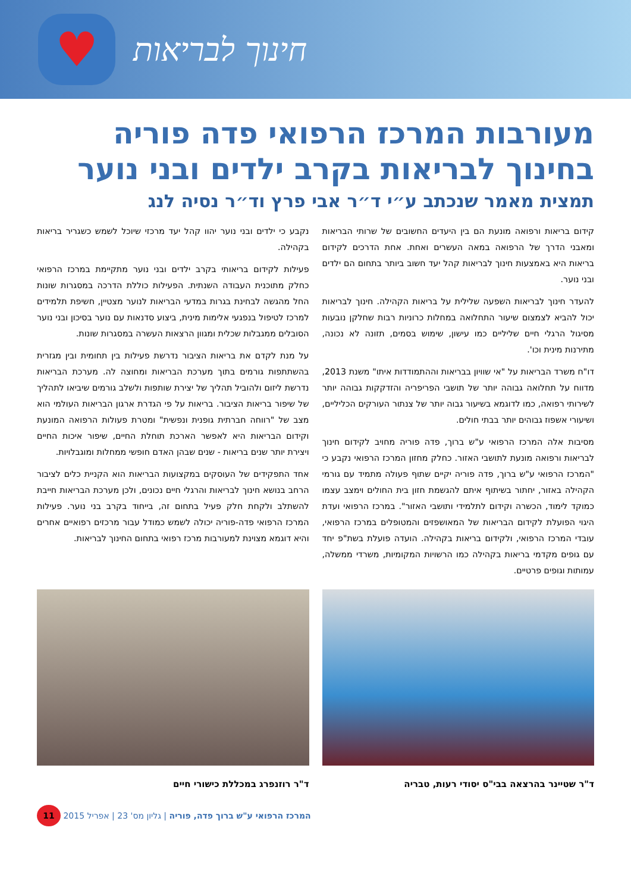♥
חינוך לבריאות
מעורבות המרכז הרפואי פדה פוריה בחינוך לבריאות בקרב ילדים ובני נוער
תמצית מאמר שנכתב ע״י ד״ר אבי פרץ וד״ר נסיה לנג
קידום בריאות ורפואה מונעת הם בין היעדים החשובים של שרותי הבריאות ומאבני הדרך של הרפואה במאה העשרים ואחת. אחת הדרכים לקידום בריאות היא באמצעות חינוך לבריאות קהל יעד חשוב ביותר בתחום הם ילדים ובני נוער.
להעדר חינוך לבריאות השפעה שלילית על בריאות הקהילה. חינוך לבריאות יכול להביא לצמצום שיעור התחלואה במחלות כרוניות רבות שחלקן נובעות מסיגול הרגלי חיים שליליים כמו עישון, שימוש בסמים, תזונה לא נכונה, מתירנות מינית וכו'.
דו"ח משרד הבריאות על "אי שוויון בבריאות וההתמודדות איתו" משנת 2013, מדווח על תחלואה גבוהה יותר של תושבי הפריפריה והזדקקות גבוהה יותר לשירותי רפואה, כמו לדוגמא בשיעור גבוה יותר של צנתור העורקים הכליליים, ושיעורי אשפוז גבוהים יותר בבתי חולים.
מסיבות אלה המרכז הרפואי ע"ש ברוך, פדה פוריה מחויב לקידום חינוך לבריאות ורפואה מונעת לתושבי האזור. כחלק מחזון המרכז הרפואי נקבע כי "המרכז הרפואי ע"ש ברוך, פדה פוריה יקיים שתוף פעולה מתמיד עם גורמי הקהילה באזור, יחתור בשיתוף איתם להגשמת חזון בית החולים וימצב עצמו כמוקד לימוד, הכשרה וקידום לתלמידי ותושבי האזור". במרכז הרפואי ועדת היגוי הפועלת לקידום הבריאות של המאושפזים והמטופלים במרכז הרפואי, עובדי המרכז הרפואי, ולקידום בריאות בקהילה. הועדה פועלת בשת"פ יחד עם גופים מקדמי בריאות בקהילה כמו הרשויות המקומיות, משרדי ממשלה, עמותות וגופים פרטיים.
נקבע כי ילדים ובני נוער יהוו קהל יעד מרכזי שיוכל לשמש כשגריר בריאות בקהילה.
פעילות לקידום בריאותי בקרב ילדים ובני נוער מתקיימת במרכז הרפואי כחלק מתוכנית העבודה השנתית. הפעילות כוללת הדרכה במסגרות שונות החל מהגשה לבחינת בגרות במדעי הבריאות לנוער מצטיין, חשיפת תלמידים למרכז לטיפול בנפגעי אלימות מינית, ביצוע סדנאות עם נוער בסיכון ובני נוער הסובלים ממגבלות שכלית ומגוון הרצאות העשרה במסגרות שונות.
על מנת לקדם את בריאות הציבור נדרשת פעילות בין תחומית ובין מגזרית בהשתתפות גורמים בתוך מערכת הבריאות ומחוצה לה. מערכת הבריאות נדרשת ליזום ולהוביל תהליך של יצירת שותפות ולשלב גורמים שיביאו לתהליך של שיפור בריאות הציבור. בריאות על פי הגדרת ארגון הבריאות העולמי הוא מצב של "רווחה חברתית גופנית ונפשית" ומטרת פעולות הרפואה המונעת וקידום הבריאות היא לאפשר הארכת תוחלת החיים, שיפור איכות החיים ויצירת יותר שנים בריאות - שנים שבהן האדם חופשי ממחלות ומוגבלויות.
אחד התפקידים של העוסקים במקצועות הבריאות הוא הקניית כלים לציבור הרחב בנושא חינוך לבריאות והרגלי חיים נכונים, ולכן מערכת הבריאות חייבת להשתלב ולקחת חלק פעיל בתחום זה, בייחוד בקרב בני נוער. פעילות המרכז הרפואי פדה-פוריה יכולה לשמש כמודל עבור מרכזים רפואיים אחרים והיא דוגמא מצוינת למעורבות מרכז רפואי בתחום החינוך לבריאות.
ד"ר שטיינר בהרצאה בבי"ס יסודי רעות, טבריה
ד"ר רוזנפרג במכללת כישורי חיים
המרכז הרפואי ע"ש ברוך פדה, פוריה | גליון מס' 23 | אפריל 2015 11